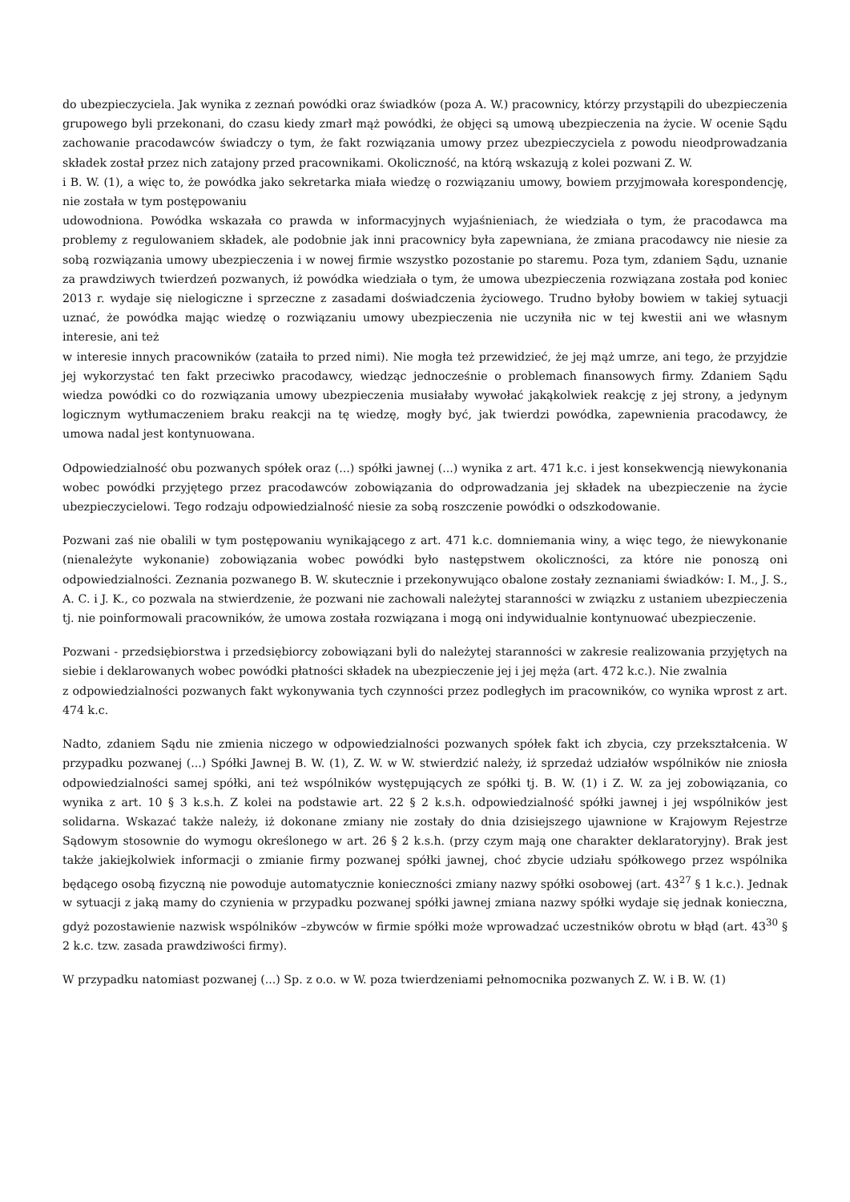do ubezpieczyciela. Jak wynika z zeznań powódki oraz świadków (poza A. W.) pracownicy, którzy przystąpili do ubezpieczenia grupowego byli przekonani, do czasu kiedy zmarł mąż powódki, że objęci są umową ubezpieczenia na życie. W ocenie Sądu zachowanie pracodawców świadczy o tym, że fakt rozwiązania umowy przez ubezpieczyciela z powodu nieodprowadzania składek został przez nich zatajony przed pracownikami. Okoliczność, na którą wskazują z kolei pozwani Z. W.
i B. W. (1), a więc to, że powódka jako sekretarka miała wiedzę o rozwiązaniu umowy, bowiem przyjmowała korespondencję, nie została w tym postępowaniu
udowodniona. Powódka wskazała co prawda w informacyjnych wyjaśnieniach, że wiedziała o tym, że pracodawca ma problemy z regulowaniem składek, ale podobnie jak inni pracownicy była zapewniana, że zmiana pracodawcy nie niesie za sobą rozwiązania umowy ubezpieczenia i w nowej firmie wszystko pozostanie po staremu. Poza tym, zdaniem Sądu, uznanie za prawdziwych twierdzeń pozwanych, iż powódka wiedziała o tym, że umowa ubezpieczenia rozwiązana została pod koniec 2013 r. wydaje się nielogiczne i sprzeczne z zasadami doświadczenia życiowego. Trudno byłoby bowiem w takiej sytuacji uznać, że powódka mając wiedzę o rozwiązaniu umowy ubezpieczenia nie uczyniła nic w tej kwestii ani we własnym interesie, ani też
w interesie innych pracowników (zataiła to przed nimi). Nie mogła też przewidzieć, że jej mąż umrze, ani tego, że przyjdzie jej wykorzystać ten fakt przeciwko pracodawcy, wiedząc jednocześnie o problemach finansowych firmy. Zdaniem Sądu wiedza powódki co do rozwiązania umowy ubezpieczenia musiałaby wywołać jakąkolwiek reakcję z jej strony, a jedynym logicznym wytłumaczeniem braku reakcji na tę wiedzę, mogły być, jak twierdzi powódka, zapewnienia pracodawcy, że umowa nadal jest kontynuowana.
Odpowiedzialność obu pozwanych spółek oraz (...) spółki jawnej (...) wynika z art. 471 k.c. i jest konsekwencją niewykonania wobec powódki przyjętego przez pracodawców zobowiązania do odprowadzania jej składek na ubezpieczenie na życie ubezpieczycielowi. Tego rodzaju odpowiedzialność niesie za sobą roszczenie powódki o odszkodowanie.
Pozwani zaś nie obalili w tym postępowaniu wynikającego z art. 471 k.c. domniemania winy, a więc tego, że niewykonanie (nienależyte wykonanie) zobowiązania wobec powódki było następstwem okoliczności, za które nie ponoszą oni odpowiedzialności. Zeznania pozwanego B. W. skutecznie i przekonywująco obalone zostały zeznaniami świadków: I. M., J. S., A. C. i J. K., co pozwala na stwierdzenie, że pozwani nie zachowali należytej staranności w związku z ustaniem ubezpieczenia tj. nie poinformowali pracowników, że umowa została rozwiązana i mogą oni indywidualnie kontynuować ubezpieczenie.
Pozwani - przedsiębiorstwa i przedsiębiorcy zobowiązani byli do należytej staranności w zakresie realizowania przyjętych na siebie i deklarowanych wobec powódki płatności składek na ubezpieczenie jej i jej męża (art. 472 k.c.). Nie zwalnia
z odpowiedzialności pozwanych fakt wykonywania tych czynności przez podległych im pracowników, co wynika wprost z art. 474 k.c.
Nadto, zdaniem Sądu nie zmienia niczego w odpowiedzialności pozwanych spółek fakt ich zbycia, czy przekształcenia. W przypadku pozwanej (...) Spółki Jawnej B. W. (1), Z. W. w W. stwierdzić należy, iż sprzedaż udziałów wspólników nie zniosła odpowiedzialności samej spółki, ani też wspólników występujących ze spółki tj. B. W. (1) i Z. W. za jej zobowiązania, co wynika z art. 10 § 3 k.s.h. Z kolei na podstawie art. 22 § 2 k.s.h. odpowiedzialność spółki jawnej i jej wspólników jest solidarna. Wskazać także należy, iż dokonane zmiany nie zostały do dnia dzisiejszego ujawnione w Krajowym Rejestrze Sądowym stosownie do wymogu określonego w art. 26 § 2 k.s.h. (przy czym mają one charakter deklaratoryjny). Brak jest także jakiejkolwiek informacji o zmianie firmy pozwanej spółki jawnej, choć zbycie udziału spółkowego przez wspólnika będącego osobą fizyczną nie powoduje automatycznie konieczności zmiany nazwy spółki osobowej (art. 43<sup>27</sup> § 1 k.c.). Jednak w sytuacji z jaką mamy do czynienia w przypadku pozwanej spółki jawnej zmiana nazwy spółki wydaje się jednak konieczna, gdyż pozostawienie nazwisk wspólników –zbywców w firmie spółki może wprowadzać uczestników obrotu w błąd (art. 43<sup>30</sup> § 2 k.c. tzw. zasada prawdziwości firmy).
W przypadku natomiast pozwanej (...) Sp. z o.o. w W. poza twierdzeniami pełnomocnika pozwanych Z. W. i B. W. (1)